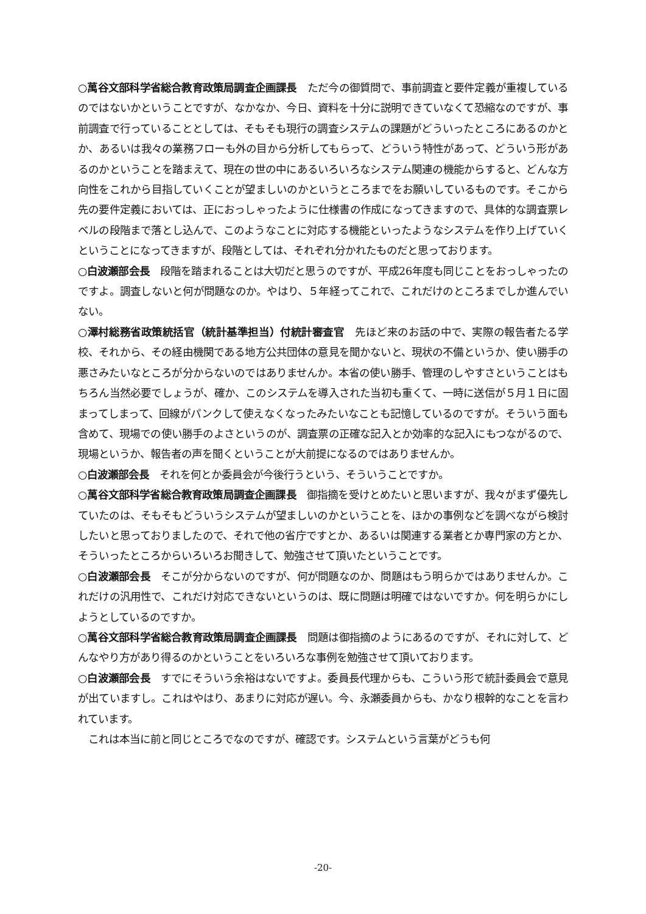○萬谷文部科学省総合教育政策局調査企画課長　ただ今の御質問で、事前調査と要件定義が重複しているのではないかということですが、なかなか、今日、資料を十分に説明できていなくて恐縮なのですが、事前調査で行っていることとしては、そもそも現行の調査システムの課題がどういったところにあるのかとか、あるいは我々の業務フローも外の目から分析してもらって、どういう特性があって、どういう形があるのかということを踏まえて、現在の世の中にあるいろいろなシステム関連の機能からすると、どんな方向性をこれから目指していくことが望ましいのかというところまでをお願いしているものです。そこから先の要件定義においては、正におっしゃったように仕様書の作成になってきますので、具体的な調査票レベルの段階まで落とし込んで、このようなことに対応する機能といったようなシステムを作り上げていくということになってきますが、段階としては、それぞれ分かれたものだと思っております。
○白波瀬部会長　段階を踏まれることは大切だと思うのですが、平成26年度も同じことをおっしゃったのですよ。調査しないと何が問題なのか。やはり、５年経ってこれで、これだけのところまでしか進んでいない。
○澤村総務省政策統括官（統計基準担当）付統計審査官　先ほど来のお話の中で、実際の報告者たる学校、それから、その経由機関である地方公共団体の意見を聞かないと、現状の不備というか、使い勝手の悪さみたいなところが分からないのではありませんか。本省の使い勝手、管理のしやすさということはもちろん当然必要でしょうが、確か、このシステムを導入された当初も重くて、一時に送信が５月１日に固まってしまって、回線がパンクして使えなくなったみたいなことも記憶しているのですが。そういう面も含めて、現場での使い勝手のよさというのが、調査票の正確な記入とか効率的な記入にもつながるので、現場というか、報告者の声を聞くということが大前提になるのではありませんか。
○白波瀬部会長　それを何とか委員会が今後行うという、そういうことですか。
○萬谷文部科学省総合教育政策局調査企画課長　御指摘を受けとめたいと思いますが、我々がまず優先していたのは、そもそもどういうシステムが望ましいのかということを、ほかの事例などを調べながら検討したいと思っておりましたので、それで他の省庁ですとか、あるいは関連する業者とか専門家の方とか、そういったところからいろいろお聞きして、勉強させて頂いたということです。
○白波瀬部会長　そこが分からないのですが、何が問題なのか、問題はもう明らかではありませんか。これだけの汎用性で、これだけ対応できないというのは、既に問題は明確ではないですか。何を明らかにしようとしているのですか。
○萬谷文部科学省総合教育政策局調査企画課長　問題は御指摘のようにあるのですが、それに対して、どんなやり方があり得るのかということをいろいろな事例を勉強させて頂いております。
○白波瀬部会長　すでにそういう余裕はないですよ。委員長代理からも、こういう形で統計委員会で意見が出ていますし。これはやはり、あまりに対応が遅い。今、永瀬委員からも、かなり根幹的なことを言われています。
　これは本当に前と同じところでなのですが、確認です。システムという言葉がどうも何
-20-